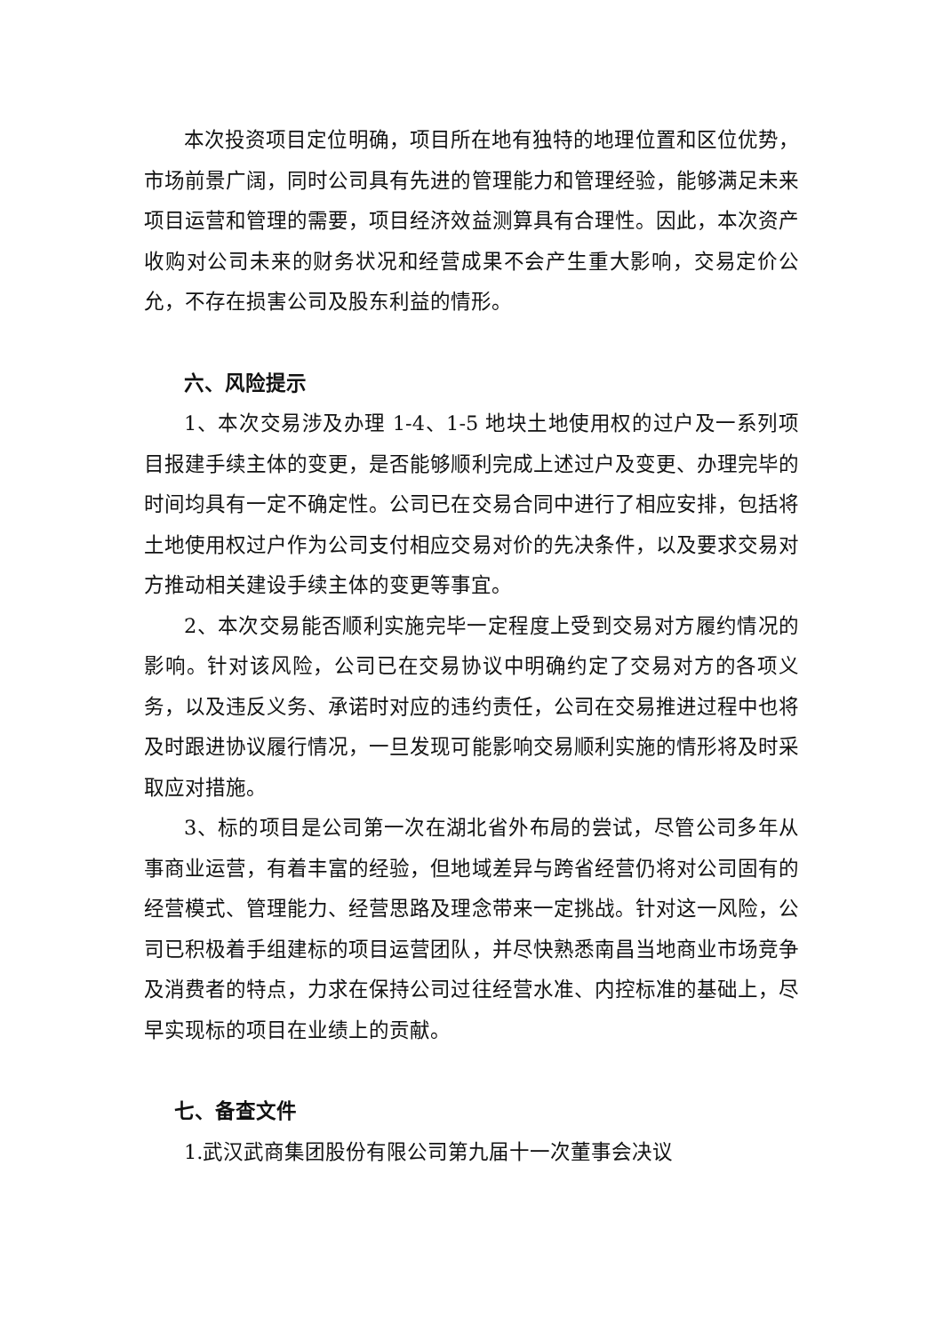本次投资项目定位明确，项目所在地有独特的地理位置和区位优势，市场前景广阔，同时公司具有先进的管理能力和管理经验，能够满足未来项目运营和管理的需要，项目经济效益测算具有合理性。因此，本次资产收购对公司未来的财务状况和经营成果不会产生重大影响，交易定价公允，不存在损害公司及股东利益的情形。
六、风险提示
1、本次交易涉及办理 1-4、1-5 地块土地使用权的过户及一系列项目报建手续主体的变更，是否能够顺利完成上述过户及变更、办理完毕的时间均具有一定不确定性。公司已在交易合同中进行了相应安排，包括将土地使用权过户作为公司支付相应交易对价的先决条件，以及要求交易对方推动相关建设手续主体的变更等事宜。
2、本次交易能否顺利实施完毕一定程度上受到交易对方履约情况的影响。针对该风险，公司已在交易协议中明确约定了交易对方的各项义务，以及违反义务、承诺时对应的违约责任，公司在交易推进过程中也将及时跟进协议履行情况，一旦发现可能影响交易顺利实施的情形将及时采取应对措施。
3、标的项目是公司第一次在湖北省外布局的尝试，尽管公司多年从事商业运营，有着丰富的经验，但地域差异与跨省经营仍将对公司固有的经营模式、管理能力、经营思路及理念带来一定挑战。针对这一风险，公司已积极着手组建标的项目运营团队，并尽快熟悉南昌当地商业市场竞争及消费者的特点，力求在保持公司过往经营水准、内控标准的基础上，尽早实现标的项目在业绩上的贡献。
七、备查文件
1.武汉武商集团股份有限公司第九届十一次董事会决议